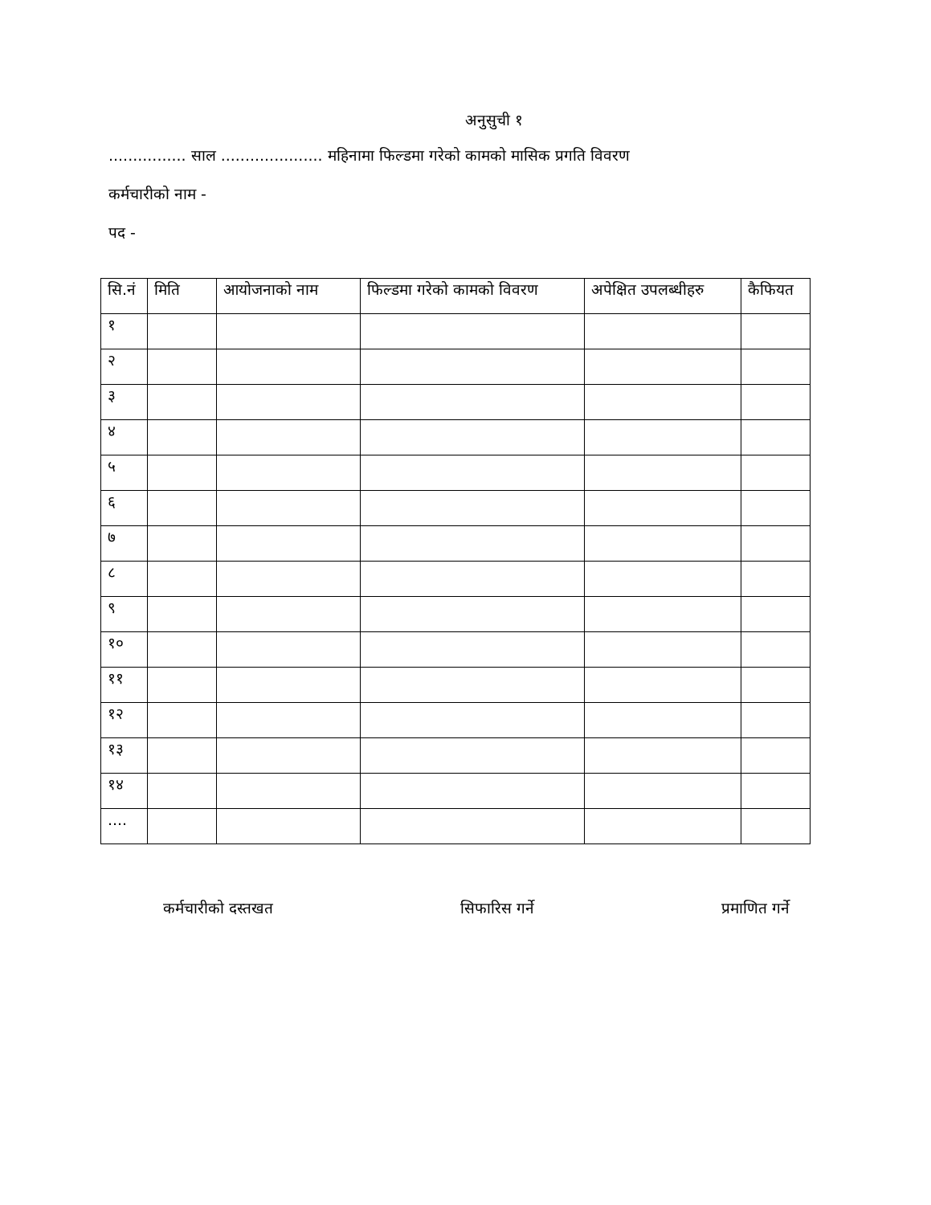अनुसुची १
................ साल ..................... महिनामा फिल्डमा गरेको कामको मासिक प्रगति विवरण
कर्मचारीको नाम -
पद -
| सि.नं | मिति | आयोजनाको नाम | फिल्डमा गरेको कामको विवरण | अपेक्षित उपलब्धीहरु | कैफियत |
| --- | --- | --- | --- | --- | --- |
| १ | | | | | |
| २ | | | | | |
| ३ | | | | | |
| ४ | | | | | |
| ५ | | | | | |
| ६ | | | | | |
| ७ | | | | | |
| ८ | | | | | |
| ९ | | | | | |
| १० | | | | | |
| ११ | | | | | |
| १२ | | | | | |
| १३ | | | | | |
| १४ | | | | | |
| .... | | | | | |
कर्मचारीको दस्तखत सिफारिस गर्ने प्रमाणित गर्ने